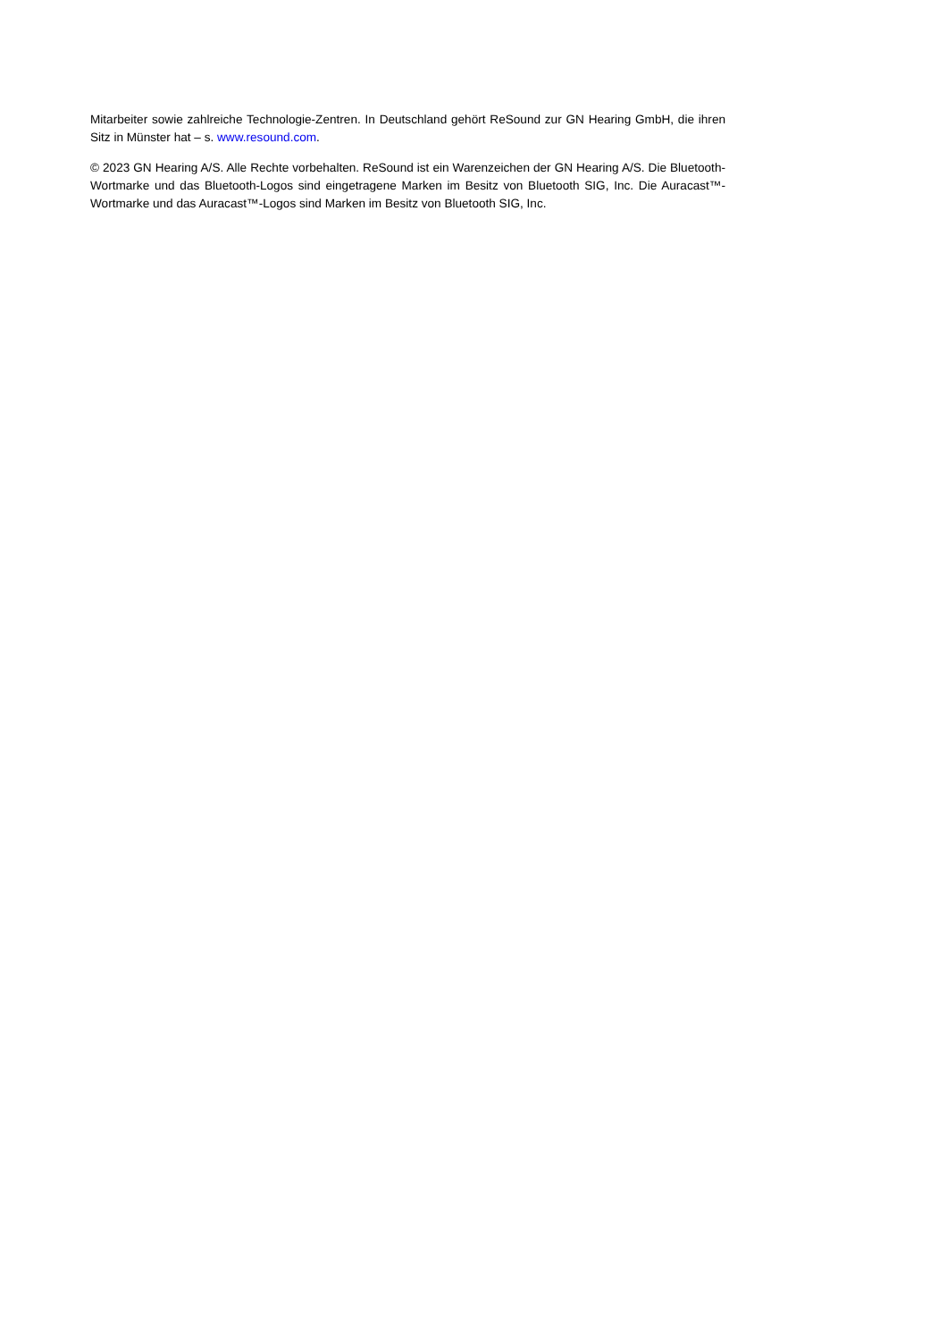Mitarbeiter sowie zahlreiche Technologie-Zentren. In Deutschland gehört ReSound zur GN Hearing GmbH, die ihren Sitz in Münster hat – s. www.resound.com.
© 2023 GN Hearing A/S. Alle Rechte vorbehalten. ReSound ist ein Warenzeichen der GN Hearing A/S. Die Bluetooth-Wortmarke und das Bluetooth-Logos sind eingetragene Marken im Besitz von Bluetooth SIG, Inc. Die Auracast™-Wortmarke und das Auracast™-Logos sind Marken im Besitz von Bluetooth SIG, Inc.